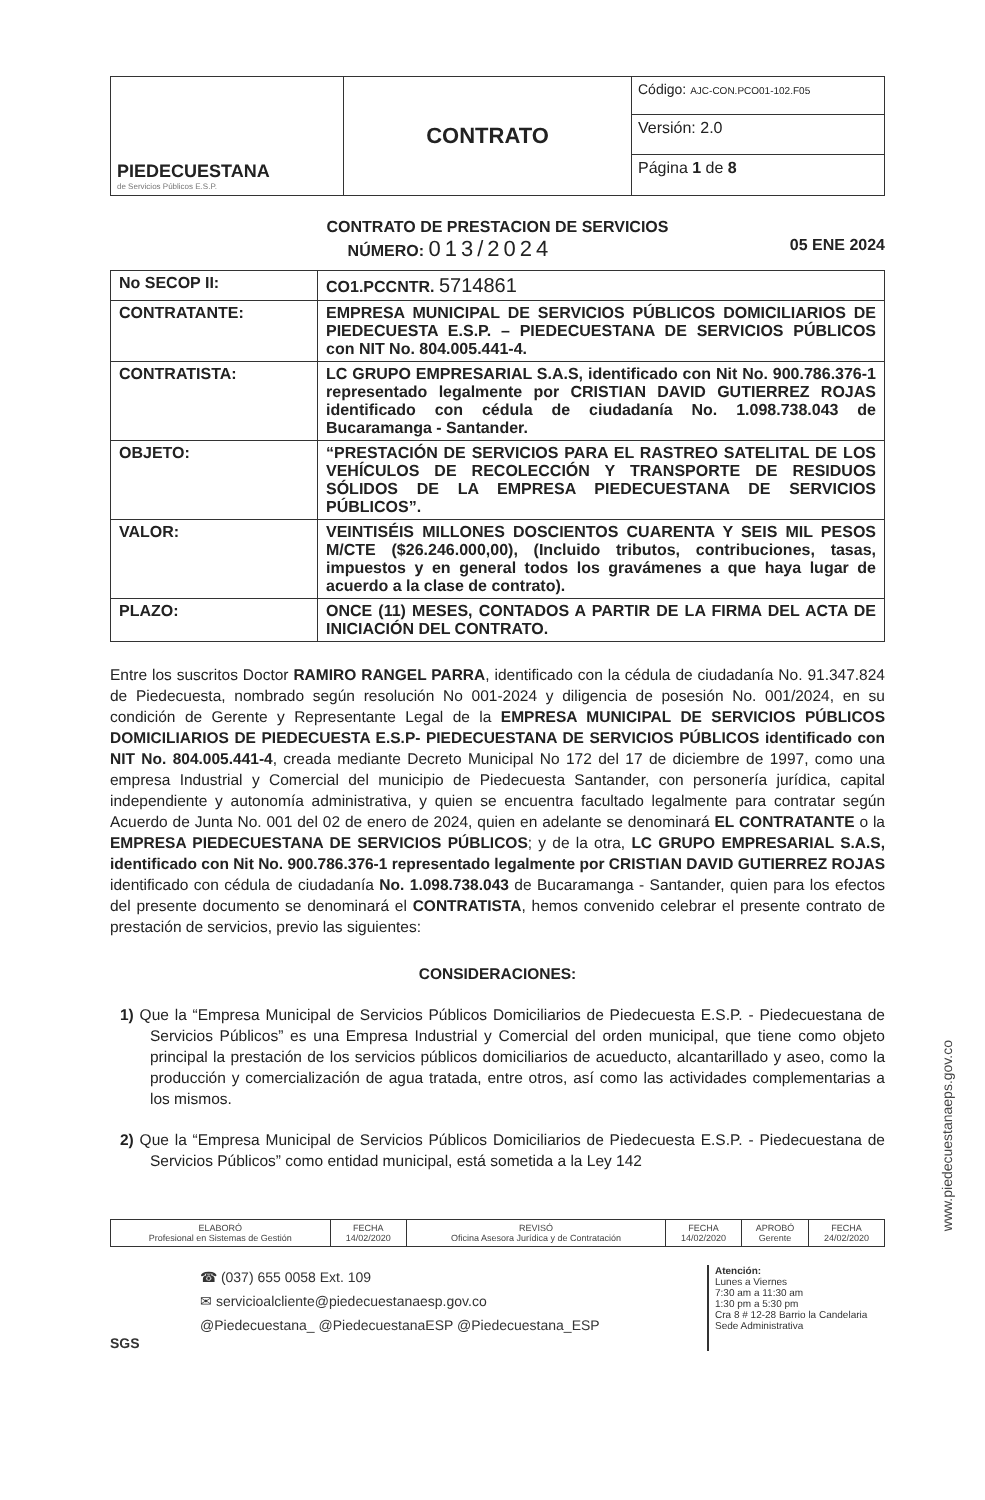| PIEDECUESTANA de Servicios Públicos E.S.P. | CONTRATO | Código: AJC-CON.PCO01-102.F05 |
| | | Versión: 2.0 |
| | | Página 1 de 8 |
CONTRATO DE PRESTACION DE SERVICIOS
NÚMERO: 013/2024 05 ENE 2024
| No SECOP II: | CO1.PCCNTR. 5714861 |
| CONTRATANTE: | EMPRESA MUNICIPAL DE SERVICIOS PÚBLICOS DOMICILIARIOS DE PIEDECUESTA E.S.P. – PIEDECUESTANA DE SERVICIOS PÚBLICOS con NIT No. 804.005.441-4. |
| CONTRATISTA: | LC GRUPO EMPRESARIAL S.A.S, identificado con Nit No. 900.786.376-1 representado legalmente por CRISTIAN DAVID GUTIERREZ ROJAS identificado con cédula de ciudadanía No. 1.098.738.043 de Bucaramanga - Santander. |
| OBJETO: | “PRESTACIÓN DE SERVICIOS PARA EL RASTREO SATELITAL DE LOS VEHÍCULOS DE RECOLECCIÓN Y TRANSPORTE DE RESIDUOS SÓLIDOS DE LA EMPRESA PIEDECUESTANA DE SERVICIOS PÚBLICOS”. |
| VALOR: | VEINTISÉIS MILLONES DOSCIENTOS CUARENTA Y SEIS MIL PESOS M/CTE ($26.246.000,00), (Incluido tributos, contribuciones, tasas, impuestos y en general todos los gravámenes a que haya lugar de acuerdo a la clase de contrato). |
| PLAZO: | ONCE (11) MESES, CONTADOS A PARTIR DE LA FIRMA DEL ACTA DE INICIACIÓN DEL CONTRATO. |
Entre los suscritos Doctor RAMIRO RANGEL PARRA, identificado con la cédula de ciudadanía No. 91.347.824 de Piedecuesta, nombrado según resolución No 001-2024 y diligencia de posesión No. 001/2024, en su condición de Gerente y Representante Legal de la EMPRESA MUNICIPAL DE SERVICIOS PÚBLICOS DOMICILIARIOS DE PIEDECUESTA E.S.P- PIEDECUESTANA DE SERVICIOS PÚBLICOS identificado con NIT No. 804.005.441-4, creada mediante Decreto Municipal No 172 del 17 de diciembre de 1997, como una empresa Industrial y Comercial del municipio de Piedecuesta Santander, con personería jurídica, capital independiente y autonomía administrativa, y quien se encuentra facultado legalmente para contratar según Acuerdo de Junta No. 001 del 02 de enero de 2024, quien en adelante se denominará EL CONTRATANTE o la EMPRESA PIEDECUESTANA DE SERVICIOS PÚBLICOS; y de la otra, LC GRUPO EMPRESARIAL S.A.S, identificado con Nit No. 900.786.376-1 representado legalmente por CRISTIAN DAVID GUTIERREZ ROJAS identificado con cédula de ciudadanía No. 1.098.738.043 de Bucaramanga - Santander, quien para los efectos del presente documento se denominará el CONTRATISTA, hemos convenido celebrar el presente contrato de prestación de servicios, previo las siguientes:
CONSIDERACIONES:
1) Que la “Empresa Municipal de Servicios Públicos Domiciliarios de Piedecuesta E.S.P. - Piedecuestana de Servicios Públicos” es una Empresa Industrial y Comercial del orden municipal, que tiene como objeto principal la prestación de los servicios públicos domiciliarios de acueducto, alcantarillado y aseo, como la producción y comercialización de agua tratada, entre otros, así como las actividades complementarias a los mismos.
2) Que la “Empresa Municipal de Servicios Públicos Domiciliarios de Piedecuesta E.S.P. - Piedecuestana de Servicios Públicos” como entidad municipal, está sometida a la Ley 142
| ELABORÓ Profesional en Sistemas de Gestión | FECHA 14/02/2020 | REVISÓ Oficina Asesora Jurídica y de Contratación | FECHA 14/02/2020 | APROBÓ Gerente | FECHA 24/02/2020 |
SGS
☎ (037) 655 0058 Ext. 109
✉ servicioalcliente@piedecuestanaesp.gov.co
@Piedecuestana_ @PiedecuestanaESP @Piedecuestana_ESP
Atención:
Lunes a Viernes
7:30 am a 11:30 am
1:30 pm a 5:30 pm
Cra 8 # 12-28 Barrio la Candelaria Sede Administrativa
www.piedecuestanaeps.gov.co